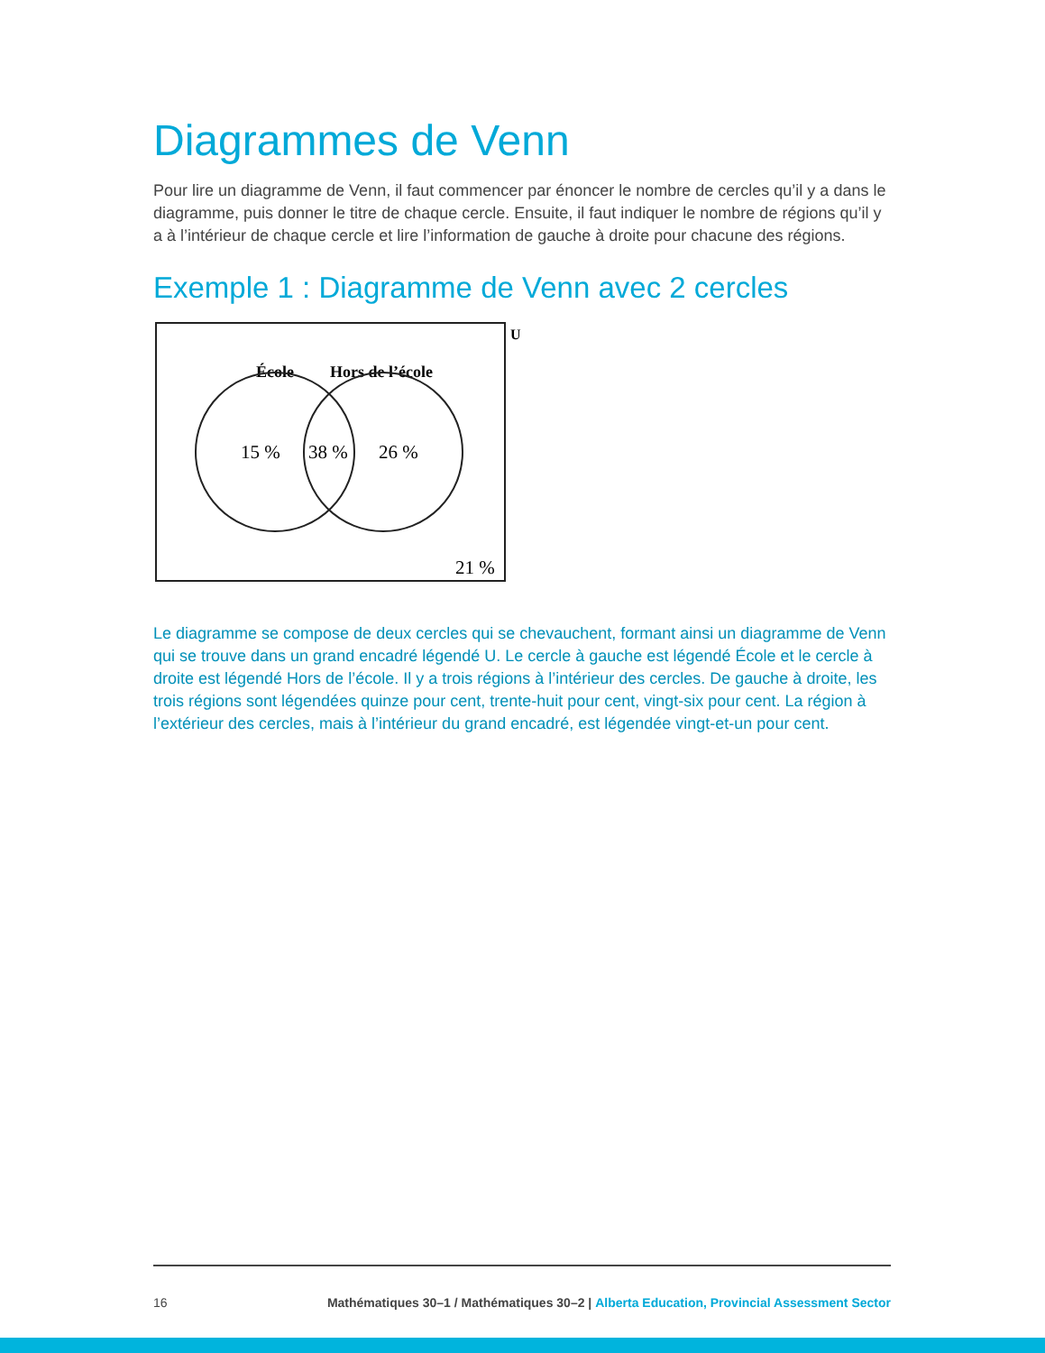Diagrammes de Venn
Pour lire un diagramme de Venn, il faut commencer par énoncer le nombre de cercles qu’il y a dans le diagramme, puis donner le titre de chaque cercle. Ensuite, il faut indiquer le nombre de régions qu’il y a à l’intérieur de chaque cercle et lire l’information de gauche à droite pour chacune des régions.
Exemple 1 : Diagramme de Venn avec 2 cercles
U
École
Hors de l’école
15 %
38 %
26 %
21 %
Le diagramme se compose de deux cercles qui se chevauchent, formant ainsi un diagramme de Venn qui se trouve dans un grand encadré légendé U. Le cercle à gauche est légendé École et le cercle à droite est légendé Hors de l’école. Il y a trois régions à l’intérieur des cercles. De gauche à droite, les trois régions sont légendées quinze pour cent, trente-huit pour cent, vingt-six pour cent. La région à l’extérieur des cercles, mais à l’intérieur du grand encadré, est légendée vingt-et-un pour cent.
16 Mathématiques 30–1 / Mathématiques 30–2 | Alberta Education, Provincial Assessment Sector